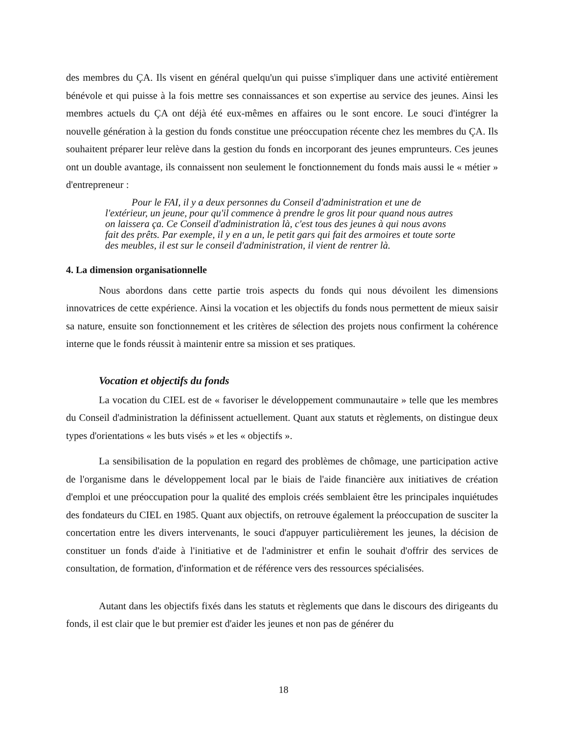des membres du ÇA. Ils visent en général quelqu'un qui puisse s'impliquer dans une activité entièrement bénévole et qui puisse à la fois mettre ses connaissances et son expertise au service des jeunes. Ainsi les membres actuels du ÇA ont déjà été eux-mêmes en affaires ou le sont encore. Le souci d'intégrer la nouvelle génération à la gestion du fonds constitue une préoccupation récente chez les membres du ÇA. Ils souhaitent préparer leur relève dans la gestion du fonds en incorporant des jeunes emprunteurs. Ces jeunes ont un double avantage, ils connaissent non seulement le fonctionnement du fonds mais aussi le « métier » d'entrepreneur :
Pour le FAI, il y a deux personnes du Conseil d'administration et une de l'extérieur, un jeune, pour qu'il commence à prendre le gros lit pour quand nous autres on laissera ça. Ce Conseil d'administration là, c'est tous des jeunes à qui nous avons fait des prêts. Par exemple, il y en a un, le petit gars qui fait des armoires et toute sorte des meubles, il est sur le conseil d'administration, il vient de rentrer là.
4. La dimension organisationnelle
Nous abordons dans cette partie trois aspects du fonds qui nous dévoilent les dimensions innovatrices de cette expérience. Ainsi la vocation et les objectifs du fonds nous permettent de mieux saisir sa nature, ensuite son fonctionnement et les critères de sélection des projets nous confirment la cohérence interne que le fonds réussit à maintenir entre sa mission et ses pratiques.
Vocation et objectifs du fonds
La vocation du CIEL est de « favoriser le développement communautaire » telle que les membres du Conseil d'administration la définissent actuellement. Quant aux statuts et règlements, on distingue deux types d'orientations « les buts visés » et les « objectifs ».
La sensibilisation de la population en regard des problèmes de chômage, une participation active de l'organisme dans le développement local par le biais de l'aide financière aux initiatives de création d'emploi et une préoccupation pour la qualité des emplois créés semblaient être les principales inquiétudes des fondateurs du CIEL en 1985. Quant aux objectifs, on retrouve également la préoccupation de susciter la concertation entre les divers intervenants, le souci d'appuyer particulièrement les jeunes, la décision de constituer un fonds d'aide à l'initiative et de l'administrer et enfin le souhait d'offrir des services de consultation, de formation, d'information et de référence vers des ressources spécialisées.
Autant dans les objectifs fixés dans les statuts et règlements que dans le discours des dirigeants du fonds, il est clair que le but premier est d'aider les jeunes et non pas de générer du
18